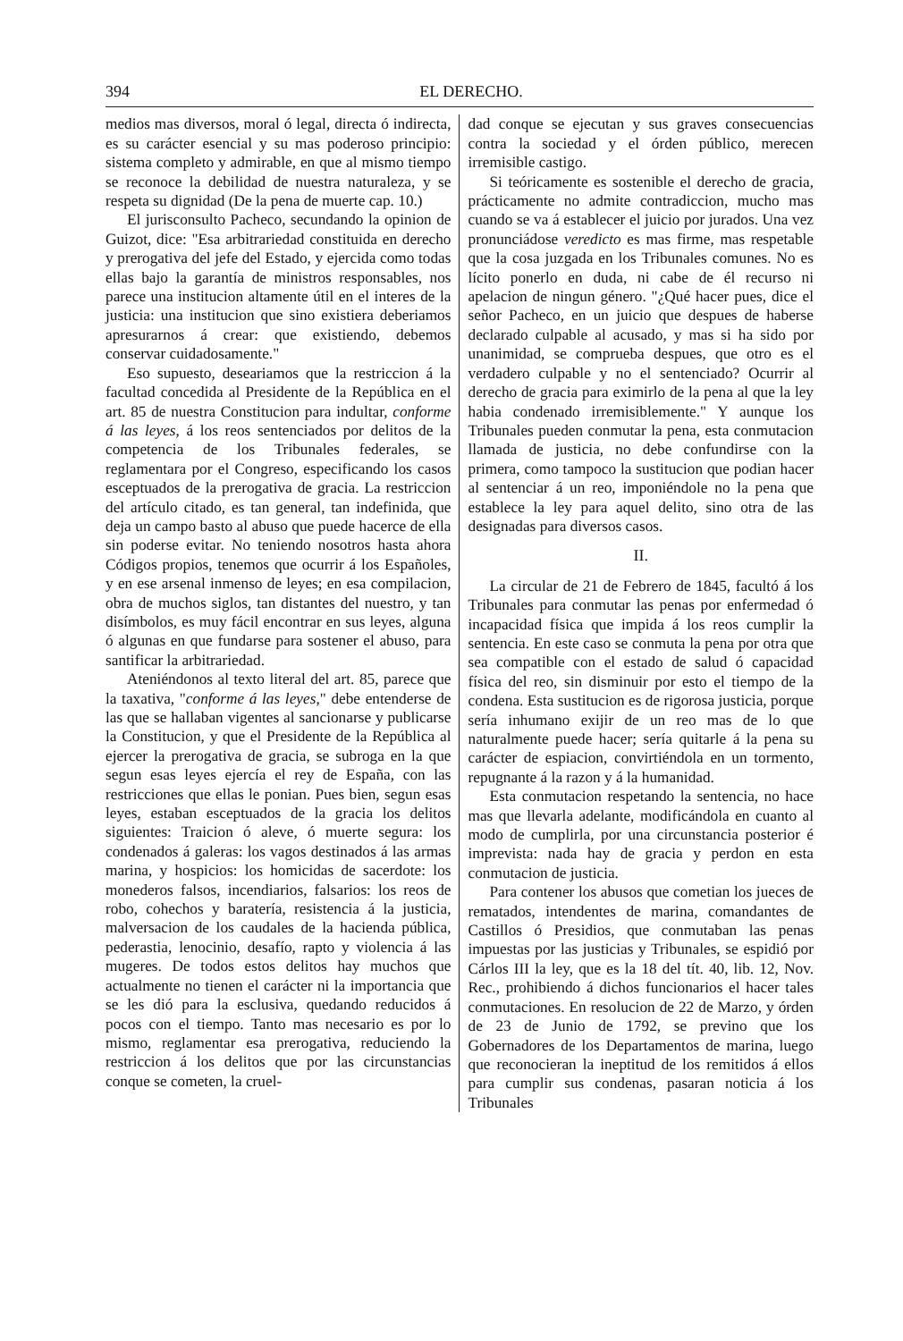394 EL DERECHO.
medios mas diversos, moral ó legal, directa ó indirecta, es su carácter esencial y su mas poderoso principio: sistema completo y admirable, en que al mismo tiempo se reconoce la debilidad de nuestra naturaleza, y se respeta su dignidad (De la pena de muerte cap. 10.)
El jurisconsulto Pacheco, secundando la opinion de Guizot, dice: "Esa arbitrariedad constituida en derecho y prerogativa del jefe del Estado, y ejercida como todas ellas bajo la garantía de ministros responsables, nos parece una institucion altamente útil en el interes de la justicia: una institucion que sino existiera deberiamos apresurarnos á crear: que existiendo, debemos conservar cuidadosamente."
Eso supuesto, deseariamos que la restriccion á la facultad concedida al Presidente de la República en el art. 85 de nuestra Constitucion para indultar, conforme á las leyes, á los reos sentenciados por delitos de la competencia de los Tribunales federales, se reglamentara por el Congreso, especificando los casos esceptuados de la prerogativa de gracia. La restriccion del artículo citado, es tan general, tan indefinida, que deja un campo basto al abuso que puede hacerce de ella sin poderse evitar. No teniendo nosotros hasta ahora Códigos propios, tenemos que ocurrir á los Españoles, y en ese arsenal inmenso de leyes; en esa compilacion, obra de muchos siglos, tan distantes del nuestro, y tan disímbolos, es muy fácil encontrar en sus leyes, alguna ó algunas en que fundarse para sostener el abuso, para santificar la arbitrariedad.
Ateniéndonos al texto literal del art. 85, parece que la taxativa, "conforme á las leyes," debe entenderse de las que se hallaban vigentes al sancionarse y publicarse la Constitucion, y que el Presidente de la República al ejercer la prerogativa de gracia, se subroga en la que segun esas leyes ejercía el rey de España, con las restricciones que ellas le ponian. Pues bien, segun esas leyes, estaban esceptuados de la gracia los delitos siguientes: Traicion ó aleve, ó muerte segura: los condenados á galeras: los vagos destinados á las armas marina, y hospicios: los homicidas de sacerdote: los monederos falsos, incendiarios, falsarios: los reos de robo, cohechos y baratería, resistencia á la justicia, malversacion de los caudales de la hacienda pública, pederastia, lenocinio, desafío, rapto y violencia á las mugeres. De todos estos delitos hay muchos que actualmente no tienen el carácter ni la importancia que se les dió para la esclusiva, quedando reducidos á pocos con el tiempo. Tanto mas necesario es por lo mismo, reglamentar esa prerogativa, reduciendo la restriccion á los delitos que por las circunstancias conque se cometen, la cruel-
dad conque se ejecutan y sus graves consecuencias contra la sociedad y el órden público, merecen irremisible castigo.
Si teóricamente es sostenible el derecho de gracia, prácticamente no admite contradiccion, mucho mas cuando se va á establecer el juicio por jurados. Una vez pronunciádose veredicto es mas firme, mas respetable que la cosa juzgada en los Tribunales comunes. No es lícito ponerlo en duda, ni cabe de él recurso ni apelacion de ningun género. "¿Qué hacer pues, dice el señor Pacheco, en un juicio que despues de haberse declarado culpable al acusado, y mas si ha sido por unanimidad, se comprueba despues, que otro es el verdadero culpable y no el sentenciado? Ocurrir al derecho de gracia para eximirlo de la pena al que la ley habia condenado irremisiblemente." Y aunque los Tribunales pueden conmutar la pena, esta conmutacion llamada de justicia, no debe confundirse con la primera, como tampoco la sustitucion que podian hacer al sentenciar á un reo, imponiéndole no la pena que establece la ley para aquel delito, sino otra de las designadas para diversos casos.
II.
La circular de 21 de Febrero de 1845, facultó á los Tribunales para conmutar las penas por enfermedad ó incapacidad física que impida á los reos cumplir la sentencia. En este caso se conmuta la pena por otra que sea compatible con el estado de salud ó capacidad física del reo, sin disminuir por esto el tiempo de la condena. Esta sustitucion es de rigorosa justicia, porque sería inhumano exijir de un reo mas de lo que naturalmente puede hacer; sería quitarle á la pena su carácter de espiacion, convirtiéndola en un tormento, repugnante á la razon y á la humanidad.
Esta conmutacion respetando la sentencia, no hace mas que llevarla adelante, modificándola en cuanto al modo de cumplirla, por una circunstancia posterior é imprevista: nada hay de gracia y perdon en esta conmutacion de justicia.
Para contener los abusos que cometian los jueces de rematados, intendentes de marina, comandantes de Castillos ó Presidios, que conmutaban las penas impuestas por las justicias y Tribunales, se espidió por Cárlos III la ley, que es la 18 del tít. 40, lib. 12, Nov. Rec., prohibiendo á dichos funcionarios el hacer tales conmutaciones. En resolucion de 22 de Marzo, y órden de 23 de Junio de 1792, se previno que los Gobernadores de los Departamentos de marina, luego que reconocieran la ineptitud de los remitidos á ellos para cumplir sus condenas, pasaran noticia á los Tribunales